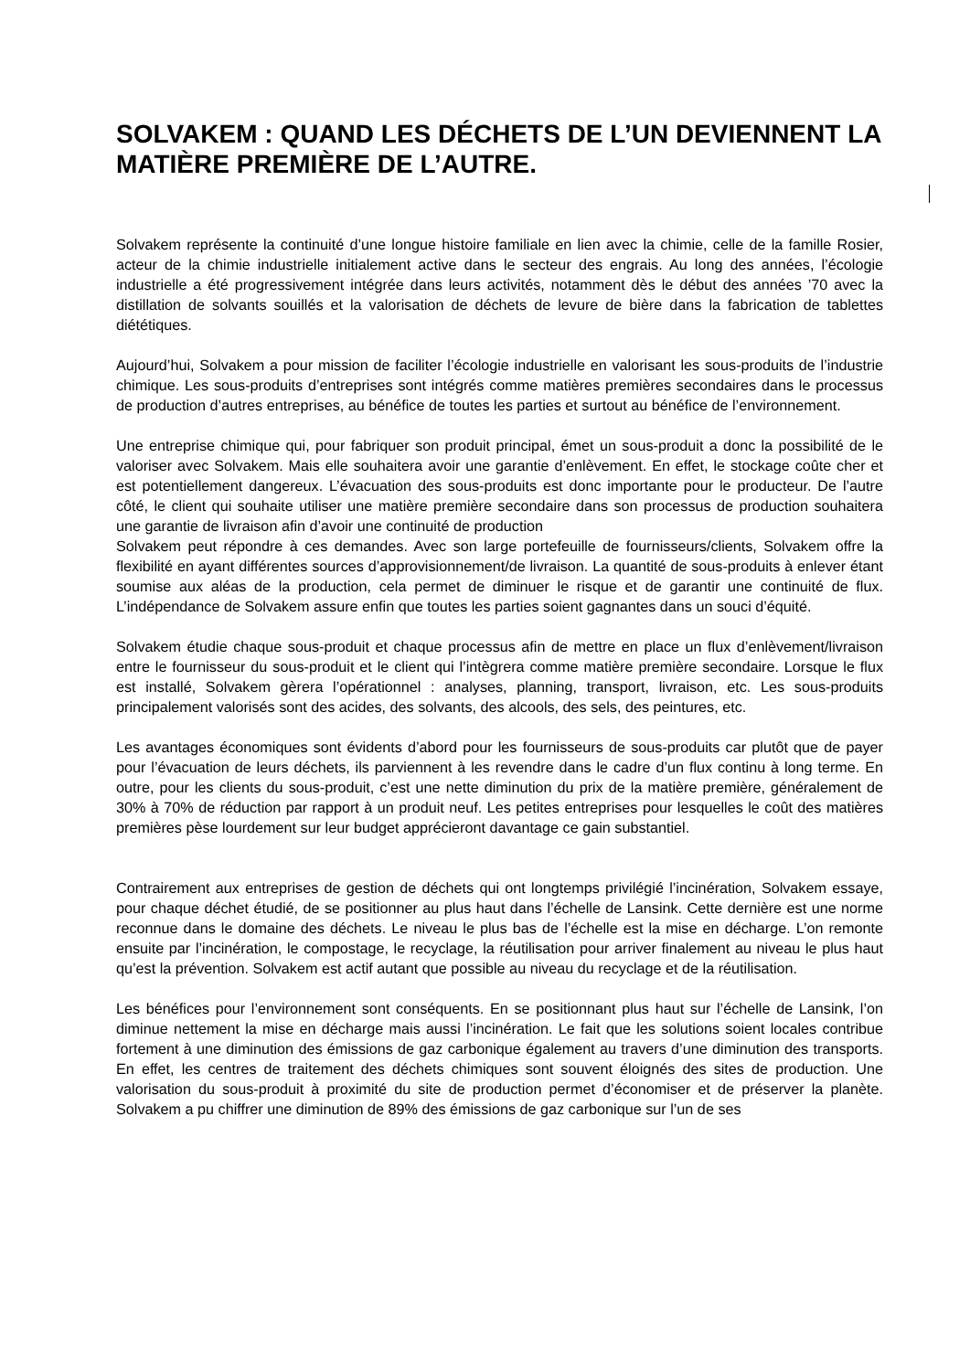SOLVAKEM : QUAND LES DÉCHETS DE L’UN DEVIENNENT LA MATIÈRE PREMIÈRE DE L’AUTRE.
Solvakem représente la continuité d’une longue histoire familiale en lien avec la chimie, celle de la famille Rosier, acteur de la chimie industrielle initialement active dans le secteur des engrais. Au long des années, l’écologie industrielle a été progressivement intégrée dans leurs activités, notamment dès le début des années ’70 avec la distillation de solvants souillés et la valorisation de déchets de levure de bière dans la fabrication de tablettes diététiques.
Aujourd’hui, Solvakem a pour mission de faciliter l’écologie industrielle en valorisant les sous-produits de l’industrie chimique. Les sous-produits d’entreprises sont intégrés comme matières premières secondaires dans le processus de production d’autres entreprises, au bénéfice de toutes les parties et surtout au bénéfice de l’environnement.
Une entreprise chimique qui, pour fabriquer son produit principal, émet un sous-produit a donc la possibilité de le valoriser avec Solvakem. Mais elle souhaitera avoir une garantie d’enlèvement. En effet, le stockage coûte cher et est potentiellement dangereux. L’évacuation des sous-produits est donc importante pour le producteur. De l’autre côté, le client qui souhaite utiliser une matière première secondaire dans son processus de production souhaitera une garantie de livraison afin d’avoir une continuité de production
Solvakem peut répondre à ces demandes. Avec son large portefeuille de fournisseurs/clients, Solvakem offre la flexibilité en ayant différentes sources d’approvisionnement/de livraison. La quantité de sous-produits à enlever étant soumise aux aléas de la production, cela permet de diminuer le risque et de garantir une continuité de flux. L’indépendance de Solvakem assure enfin que toutes les parties soient gagnantes dans un souci d’équité.
Solvakem étudie chaque sous-produit et chaque processus afin de mettre en place un flux d’enlèvement/livraison entre le fournisseur du sous-produit et le client qui l’intègrera comme matière première secondaire. Lorsque le flux est installé, Solvakem gèrera l’opérationnel : analyses, planning, transport, livraison, etc. Les sous-produits principalement valorisés sont des acides, des solvants, des alcools, des sels, des peintures, etc.
Les avantages économiques sont évidents d’abord pour les fournisseurs de sous-produits car plutôt que de payer pour l’évacuation de leurs déchets, ils parviennent à les revendre dans le cadre d’un flux continu à long terme. En outre, pour les clients du sous-produit, c’est une nette diminution du prix de la matière première, généralement de 30% à 70% de réduction par rapport à un produit neuf. Les petites entreprises pour lesquelles le coût des matières premières pèse lourdement sur leur budget apprécieront davantage ce gain substantiel.
Contrairement aux entreprises de gestion de déchets qui ont longtemps privilégié l’incinération, Solvakem essaye, pour chaque déchet étudié, de se positionner au plus haut dans l’échelle de Lansink. Cette dernière est une norme reconnue dans le domaine des déchets. Le niveau le plus bas de l’échelle est la mise en décharge. L’on remonte ensuite par l’incinération, le compostage, le recyclage, la réutilisation pour arriver finalement au niveau le plus haut qu’est la prévention. Solvakem est actif autant que possible au niveau du recyclage et de la réutilisation.
Les bénéfices pour l’environnement sont conséquents. En se positionnant plus haut sur l’échelle de Lansink, l’on diminue nettement la mise en décharge mais aussi l’incinération. Le fait que les solutions soient locales contribue fortement à une diminution des émissions de gaz carbonique également au travers d’une diminution des transports. En effet, les centres de traitement des déchets chimiques sont souvent éloignés des sites de production. Une valorisation du sous-produit à proximité du site de production permet d’économiser et de préserver la planète. Solvakem a pu chiffrer une diminution de 89% des émissions de gaz carbonique sur l’un de ses